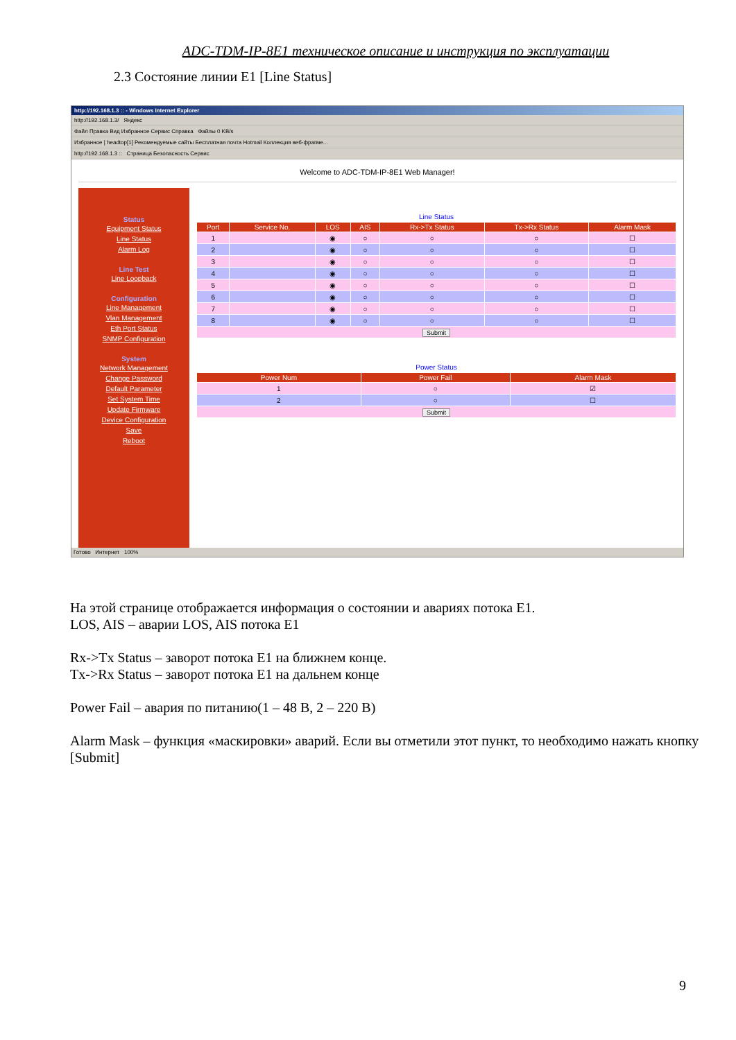ADC-TDM-IP-8E1 техническое описание и инструкция по эксплуатации
2.3 Состояние линии E1 [Line Status]
http://192.168.1.3 :: - Windows Internet Explorer
http://192.168.1.3/ Яндекс
Файл Правка Вид Избранное Сервис Справка Файлы 0 KB/s
Избранное | headtop[1] Рекомендуемые сайты Бесплатная почта Hotmail Коллекция веб-фрагме...
http://192.168.1.3 :: Страница Безопасность Сервис
Welcome to ADC-TDM-IP-8E1 Web Manager!
Status
Equipment Status
Line Status
Alarm Log
Line Test
Line Loopback
Configuration
Line Management
Vlan Management
Eth Port Status
SNMP Configuration
System
Network Management
Change Password
Default Parameter
Set System Time
Update Firmware
Device Configuration
Save
Reboot
Line Status
| Port | Service No. | LOS | AIS | Rx->Tx Status | Tx->Rx Status | Alarm Mask |
| --- | --- | --- | --- | --- | --- | --- |
| 1 | | ◉ | ○ | ○ | ○ | ☐ |
| 2 | | ◉ | ○ | ○ | ○ | ☐ |
| 3 | | ◉ | ○ | ○ | ○ | ☐ |
| 4 | | ◉ | ○ | ○ | ○ | ☐ |
| 5 | | ◉ | ○ | ○ | ○ | ☐ |
| 6 | | ◉ | ○ | ○ | ○ | ☐ |
| 7 | | ◉ | ○ | ○ | ○ | ☐ |
| 8 | | ◉ | ○ | ○ | ○ | ☐ |
| Submit | | | | | | |
Power Status
| Power Num | Power Fail | Alarm Mask |
| --- | --- | --- |
| 1 | ○ | ☑ |
| 2 | ○ | ☐ |
| Submit | | |
Готово Интернет 100%
На этой странице отображается информация о состоянии и авариях потока E1.
LOS, AIS – аварии LOS, AIS потока E1
Rx->Tx Status – заворот потока E1 на ближнем конце.
Tx->Rx Status – заворот потока E1 на дальнем конце
Power Fail – авария по питанию(1 – 48 В, 2 – 220 В)
Alarm Mask – функция «маскировки» аварий. Если вы отметили этот пункт, то необходимо нажать кнопку [Submit]
9